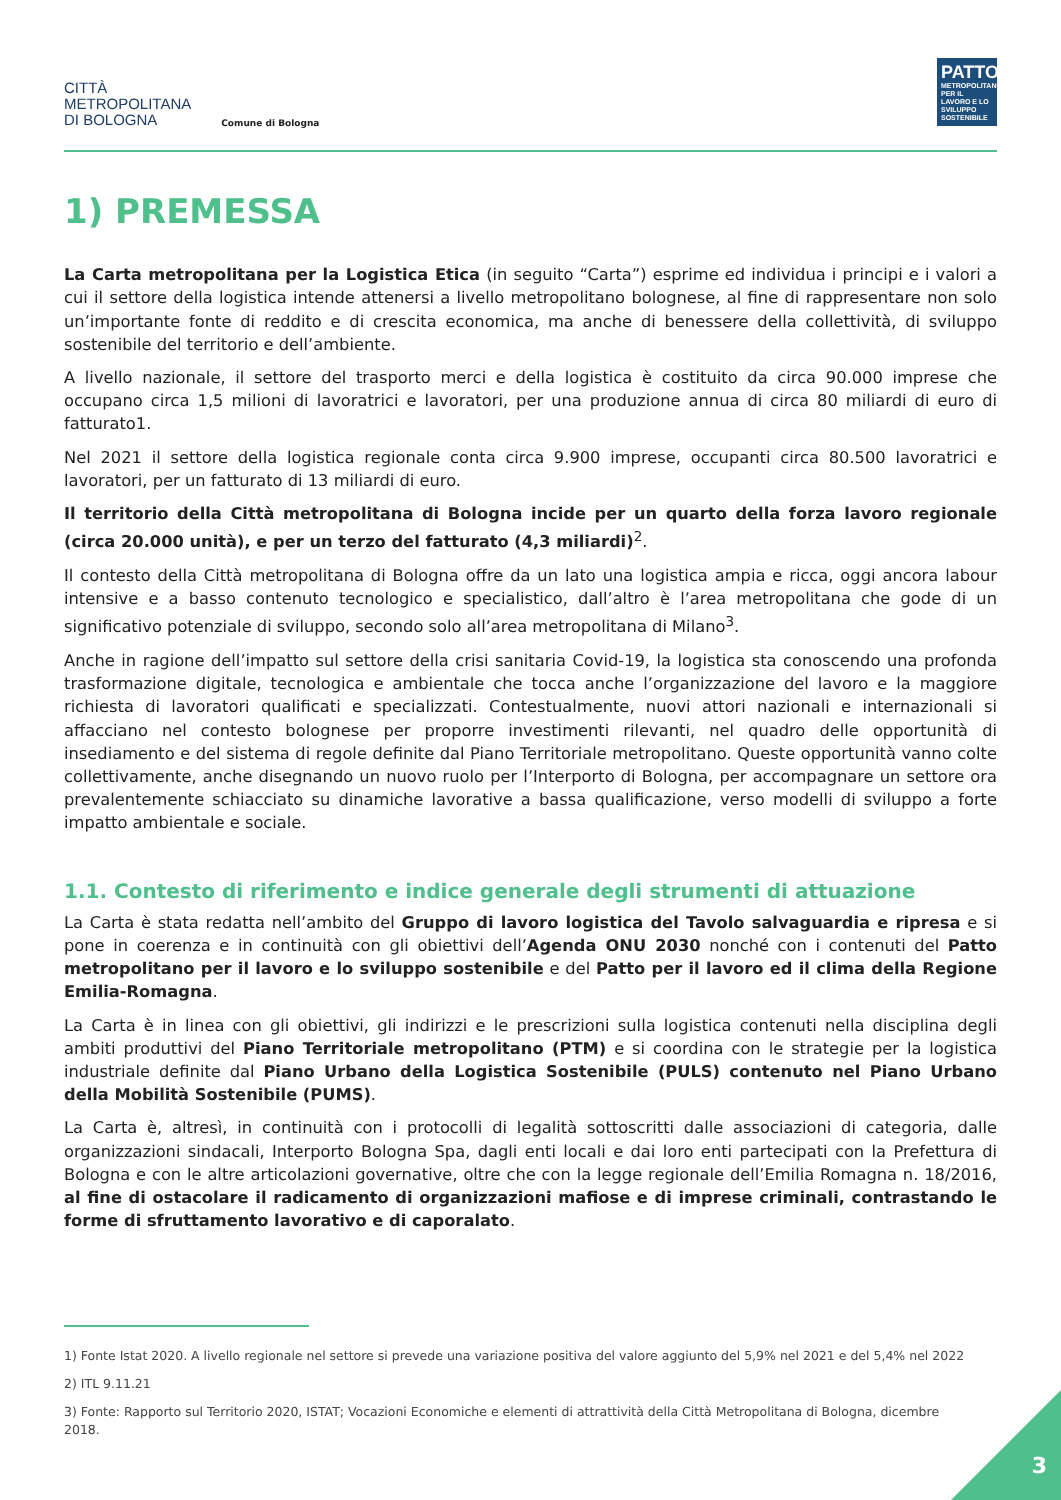CITTÀ
METROPOLITANA
DI BOLOGNA
Comune di Bologna
PATTO
METROPOLITANO PER IL LAVORO E LO SVILUPPO SOSTENIBILE
1) PREMESSA
La Carta metropolitana per la Logistica Etica (in seguito “Carta”) esprime ed individua i principi e i valori a cui il settore della logistica intende attenersi a livello metropolitano bolognese, al fine di rappresentare non solo un’importante fonte di reddito e di crescita economica, ma anche di benessere della collettività, di sviluppo sostenibile del territorio e dell’ambiente.
A livello nazionale, il settore del trasporto merci e della logistica è costituito da circa 90.000 imprese che occupano circa 1,5 milioni di lavoratrici e lavoratori, per una produzione annua di circa 80 miliardi di euro di fatturato1.
Nel 2021 il settore della logistica regionale conta circa 9.900 imprese, occupanti circa 80.500 lavoratrici e lavoratori, per un fatturato di 13 miliardi di euro.
Il territorio della Città metropolitana di Bologna incide per un quarto della forza lavoro regionale (circa 20.000 unità), e per un terzo del fatturato (4,3 miliardi)<sup>2</sup>.
Il contesto della Città metropolitana di Bologna offre da un lato una logistica ampia e ricca, oggi ancora labour intensive e a basso contenuto tecnologico e specialistico, dall’altro è l’area metropolitana che gode di un significativo potenziale di sviluppo, secondo solo all’area metropolitana di Milano<sup>3</sup>.
Anche in ragione dell’impatto sul settore della crisi sanitaria Covid-19, la logistica sta conoscendo una profonda trasformazione digitale, tecnologica e ambientale che tocca anche l’organizzazione del lavoro e la maggiore richiesta di lavoratori qualificati e specializzati. Contestualmente, nuovi attori nazionali e internazionali si affacciano nel contesto bolognese per proporre investimenti rilevanti, nel quadro delle opportunità di insediamento e del sistema di regole definite dal Piano Territoriale metropolitano. Queste opportunità vanno colte collettivamente, anche disegnando un nuovo ruolo per l’Interporto di Bologna, per accompagnare un settore ora prevalentemente schiacciato su dinamiche lavorative a bassa qualificazione, verso modelli di sviluppo a forte impatto ambientale e sociale.
1.1. Contesto di riferimento e indice generale degli strumenti di attuazione
La Carta è stata redatta nell’ambito del Gruppo di lavoro logistica del Tavolo salvaguardia e ripresa e si pone in coerenza e in continuità con gli obiettivi dell’Agenda ONU 2030 nonché con i contenuti del Patto metropolitano per il lavoro e lo sviluppo sostenibile e del Patto per il lavoro ed il clima della Regione Emilia-Romagna.
La Carta è in linea con gli obiettivi, gli indirizzi e le prescrizioni sulla logistica contenuti nella disciplina degli ambiti produttivi del Piano Territoriale metropolitano (PTM) e si coordina con le strategie per la logistica industriale definite dal Piano Urbano della Logistica Sostenibile (PULS) contenuto nel Piano Urbano della Mobilità Sostenibile (PUMS).
La Carta è, altresì, in continuità con i protocolli di legalità sottoscritti dalle associazioni di categoria, dalle organizzazioni sindacali, Interporto Bologna Spa, dagli enti locali e dai loro enti partecipati con la Prefettura di Bologna e con le altre articolazioni governative, oltre che con la legge regionale dell’Emilia Romagna n. 18/2016, al fine di ostacolare il radicamento di organizzazioni mafiose e di imprese criminali, contrastando le forme di sfruttamento lavorativo e di caporalato.
1) Fonte Istat 2020. A livello regionale nel settore si prevede una variazione positiva del valore aggiunto del 5,9% nel 2021 e del 5,4% nel 2022
2) ITL 9.11.21
3) Fonte: Rapporto sul Territorio 2020, ISTAT; Vocazioni Economiche e elementi di attrattività della Città Metropolitana di Bologna, dicembre 2018.
3